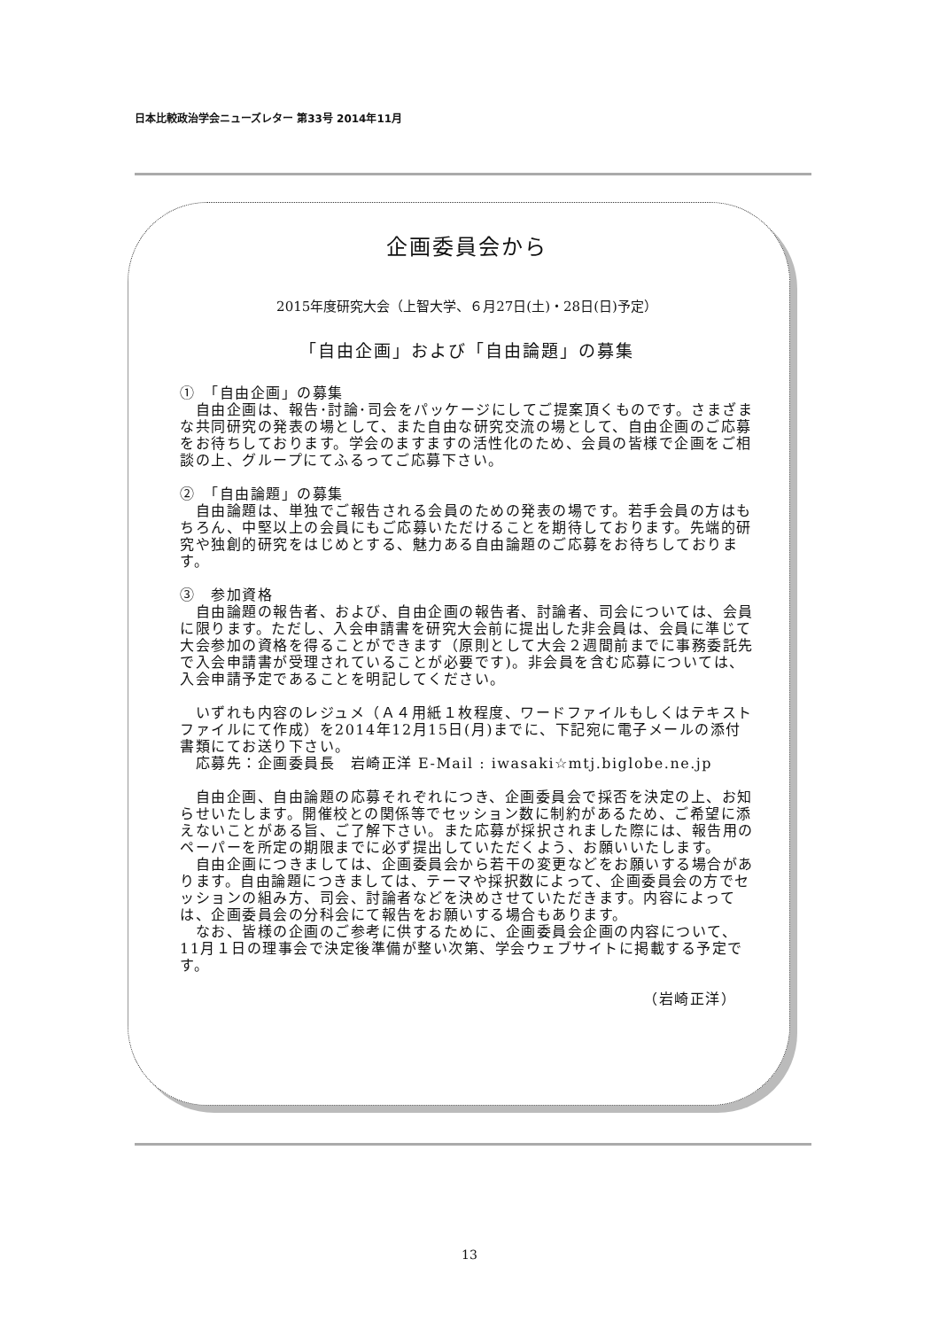日本比較政治学会ニューズレター 第33号 2014年11月
企画委員会から
2015年度研究大会（上智大学、６月27日(土)・28日(日)予定）
「自由企画」および「自由論題」の募集
①　「自由企画」の募集
　自由企画は、報告･討論･司会をパッケージにしてご提案頂くものです。さまざまな共同研究の発表の場として、また自由な研究交流の場として、自由企画のご応募をお待ちしております。学会のますますの活性化のため、会員の皆様で企画をご相談の上、グループにてふるってご応募下さい。
②　「自由論題」の募集
　自由論題は、単独でご報告される会員のための発表の場です。若手会員の方はもちろん、中堅以上の会員にもご応募いただけることを期待しております。先端的研究や独創的研究をはじめとする、魅力ある自由論題のご応募をお待ちしております。
③　参加資格
　自由論題の報告者、および、自由企画の報告者、討論者、司会については、会員に限ります。ただし、入会申請書を研究大会前に提出した非会員は、会員に準じて大会参加の資格を得ることができます（原則として大会２週間前までに事務委託先で入会申請書が受理されていることが必要です)。非会員を含む応募については、入会申請予定であることを明記してください。
　いずれも内容のレジュメ（Ａ４用紙１枚程度、ワードファイルもしくはテキストファイルにて作成）を2014年12月15日(月)までに、下記宛に電子メールの添付書類にてお送り下さい。
　応募先：企画委員長　岩崎正洋 E-Mail : iwasaki☆mtj.biglobe.ne.jp
　自由企画、自由論題の応募それぞれにつき、企画委員会で採否を決定の上、お知らせいたします。開催校との関係等でセッション数に制約があるため、ご希望に添えないことがある旨、ご了解下さい。また応募が採択されました際には、報告用のペーパーを所定の期限までに必ず提出していただくよう、お願いいたします。
　自由企画につきましては、企画委員会から若干の変更などをお願いする場合があります。自由論題につきましては、テーマや採択数によって、企画委員会の方でセッションの組み方、司会、討論者などを決めさせていただきます。内容によっては、企画委員会の分科会にて報告をお願いする場合もあります。
　なお、皆様の企画のご参考に供するために、企画委員会企画の内容について、11月１日の理事会で決定後準備が整い次第、学会ウェブサイトに掲載する予定です。
（岩崎正洋）
13